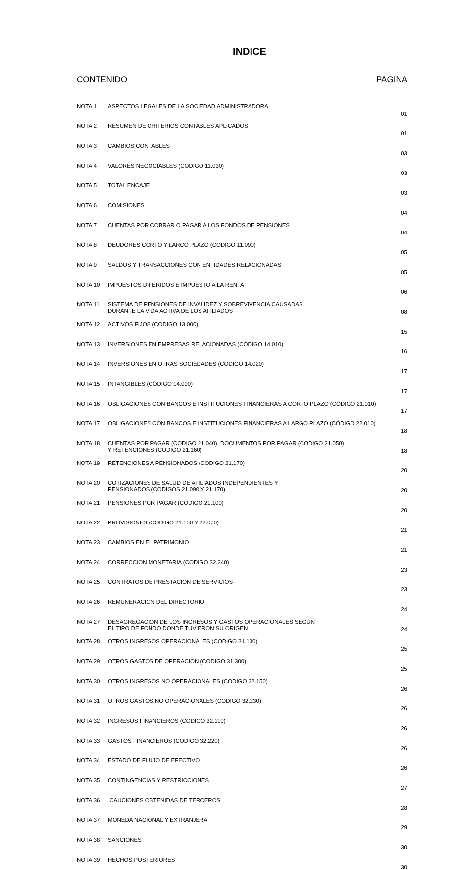INDICE
CONTENIDO PAGINA
| NOTA 1 | ASPECTOS LEGALES DE LA SOCIEDAD ADMINISTRADORA | 01 |
| NOTA 2 | RESUMEN DE CRITERIOS CONTABLES APLICADOS | 01 |
| NOTA 3 | CAMBIOS CONTABLES | 03 |
| NOTA 4 | VALORES NEGOCIABLES (CODIGO 11.030) | 03 |
| NOTA 5 | TOTAL ENCAJE | 03 |
| NOTA 6 | COMISIONES | 04 |
| NOTA 7 | CUENTAS POR COBRAR O PAGAR A LOS FONDOS DE PENSIONES | 04 |
| NOTA 8 | DEUDORES CORTO Y LARCO PLAZO (CODIGO 11.090) | 05 |
| NOTA 9 | SALDOS Y TRANSACCIONES CON ENTIDADES RELACIONADAS | 05 |
| NOTA 10 | IMPUESTOS DIFERIDOS E IMPUESTO A LA RENTA | 06 |
| NOTA 11 | SISTEMA DE PENSIONES DE INVALIDEZ Y SOBREVIVENCIA CAUSADAS DURANTE LA VIDA ACTIVA DE LOS AFILIADOS | 08 |
| NOTA 12 | ACTIVOS FIJOS (CODIGO 13.000) | 15 |
| NOTA 13 | INVERSIONES EN EMPRESAS RELACIONADAS (CÓDIGO 14.010) | 16 |
| NOTA 14 | INVERSIONES EN OTRAS SOCIEDADES (CODIGO 14.020) | 17 |
| NOTA 15 | INTANGIBLES (CÓDIGO 14.090) | 17 |
| NOTA 16 | OBLIGACIONES CON BANCOS E INSTITUCIONES FINANCIERAS A CORTO PLAZO (CÓDIGO 21.010) | 17 |
| NOTA 17 | OBLIGACIONES CON BANCOS E INSTITUCIONES FINANCIERAS A LARGO PLAZO (CÓDIGO 22.010) | 18 |
| NOTA 18 | CUENTAS POR PAGAR (CODIGO 21.040), DOCUMENTOS POR PAGAR (CODIGO 21.050) Y RETENCIONES (CODIGO 21.160) | 18 |
| NOTA 19 | RETENCIONES A PENSIONADOS (CODIGO 21.170) | 20 |
| NOTA 20 | COTIZACIONES DE SALUD DE AFILIADOS INDEPENDIENTES Y PENSIONADOS (CODIGOS 21.090 Y 21.170) | 20 |
| NOTA 21 | PENSIONES POR PAGAR (CODIGO 21.100) | 20 |
| NOTA 22 | PROVISIONES (CODIGO 21.150 Y 22.070) | 21 |
| NOTA 23 | CAMBIOS EN EL PATRIMONIO | 21 |
| NOTA 24 | CORRECCION MONETARIA (CODIGO 32.240) | 23 |
| NOTA 25 | CONTRATOS DE PRESTACION DE SERVICIOS | 23 |
| NOTA 26 | REMUNERACION DEL DIRECTORIO | 24 |
| NOTA 27 | DESAGREGACION DE LOS INGRESOS Y GASTOS OPERACIONALES SEGÚN EL TIPO DE FONDO DONDE TUVIERON SU ORIGEN | 24 |
| NOTA 28 | OTROS INGRESOS OPERACIONALES (CODIGO 31.130) | 25 |
| NOTA 29 | OTROS GASTOS DE OPERACION (CODIGO 31.300) | 25 |
| NOTA 30 | OTROS INGRESOS NO OPERACIONALES (CODIGO 32.150) | 26 |
| NOTA 31 | OTROS GASTOS NO OPERACIONALES (CODIGO 32.230) | 26 |
| NOTA 32 | INGRESOS FINANCIEROS (CODIGO 32.110) | 26 |
| NOTA 33 | GASTOS FINANCIEROS (CODIGO 32.220) | 26 |
| NOTA 34 | ESTADO DE FLUJO DE EFECTIVO | 26 |
| NOTA 35 | CONTINGENCIAS Y RESTRICCIONES | 27 |
| NOTA 36 | CAUCIONES OBTENIDAS DE TERCEROS | 28 |
| NOTA 37 | MONEDA NACIONAL Y EXTRANJERA | 29 |
| NOTA 38 | SANCIONES | 30 |
| NOTA 39 | HECHOS POSTERIORES | 30 |